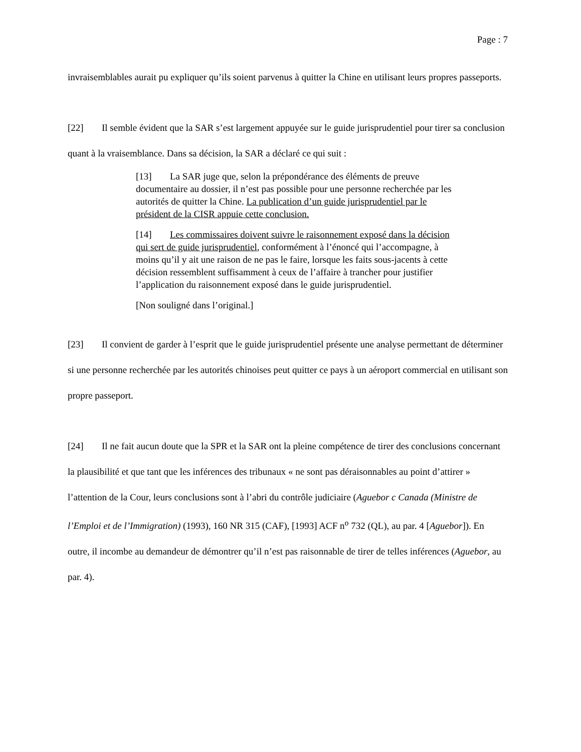Page : 7
invraisemblables aurait pu expliquer qu’ils soient parvenus à quitter la Chine en utilisant leurs propres passeports.
[22] Il semble évident que la SAR s’est largement appuyée sur le guide jurisprudentiel pour tirer sa conclusion quant à la vraisemblance. Dans sa décision, la SAR a déclaré ce qui suit :
[13] La SAR juge que, selon la prépondérance des éléments de preuve documentaire au dossier, il n’est pas possible pour une personne recherchée par les autorités de quitter la Chine. La publication d’un guide jurisprudentiel par le président de la CISR appuie cette conclusion.
[14] Les commissaires doivent suivre le raisonnement exposé dans la décision qui sert de guide jurisprudentiel, conformément à l’énoncé qui l’accompagne, à moins qu’il y ait une raison de ne pas le faire, lorsque les faits sous-jacents à cette décision ressemblent suffisamment à ceux de l’affaire à trancher pour justifier l’application du raisonnement exposé dans le guide jurisprudentiel.
[Non souligné dans l’original.]
[23] Il convient de garder à l’esprit que le guide jurisprudentiel présente une analyse permettant de déterminer si une personne recherchée par les autorités chinoises peut quitter ce pays à un aéroport commercial en utilisant son propre passeport.
[24] Il ne fait aucun doute que la SPR et la SAR ont la pleine compétence de tirer des conclusions concernant la plausibilité et que tant que les inférences des tribunaux « ne sont pas déraisonnables au point d’attirer » l’attention de la Cour, leurs conclusions sont à l’abri du contrôle judiciaire (Aguebor c Canada (Ministre de l’Emploi et de l’Immigration) (1993), 160 NR 315 (CAF), [1993] ACF n<sup>o</sup> 732 (QL), au par. 4 [Aguebor]). En outre, il incombe au demandeur de démontrer qu’il n’est pas raisonnable de tirer de telles inférences (Aguebor, au par. 4).